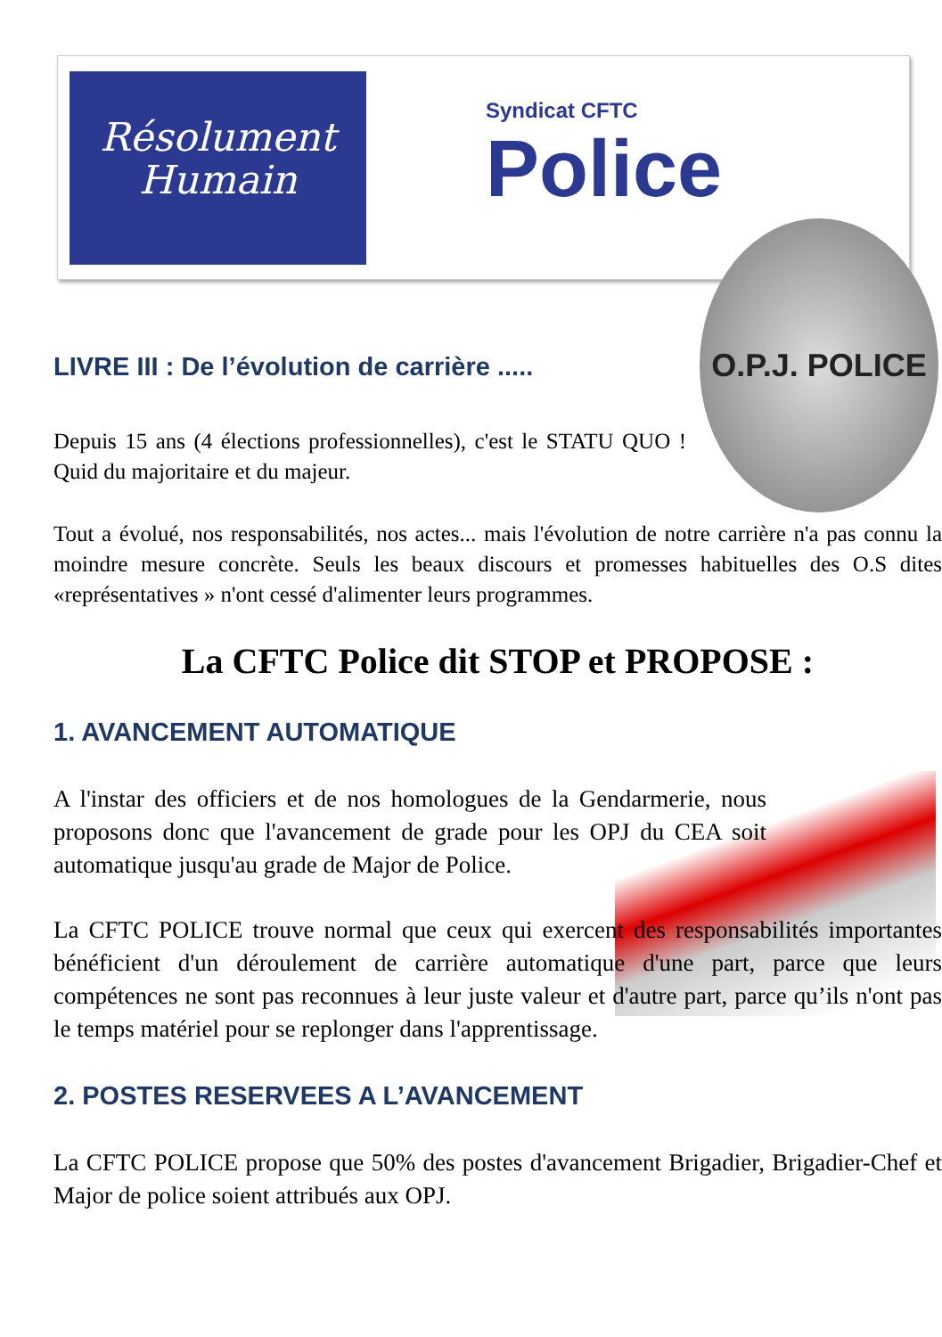Résolument
Humain
Syndicat CFTC
Police
O.P.J. POLICE
LIVRE III : De l’évolution de carrière .....
Depuis 15 ans (4 élections professionnelles), c'est le STATU QUO ! Quid du majoritaire et du majeur.
Tout a évolué, nos responsabilités, nos actes... mais l'évolution de notre carrière n'a pas connu la moindre mesure concrète. Seuls les beaux discours et promesses habituelles des O.S dites «représentatives » n'ont cessé d'alimenter leurs programmes.
La CFTC Police dit STOP et PROPOSE :
1. AVANCEMENT AUTOMATIQUE
A l'instar des officiers et de nos homologues de la Gendarmerie, nous proposons donc que l'avancement de grade pour les OPJ du CEA soit automatique jusqu'au grade de Major de Police.
La CFTC POLICE trouve normal que ceux qui exercent des responsabilités importantes bénéficient d'un déroulement de carrière automatique d'une part, parce que leurs compétences ne sont pas reconnues à leur juste valeur et d'autre part, parce qu’ils n'ont pas le temps matériel pour se replonger dans l'apprentissage.
2. POSTES RESERVEES A L’AVANCEMENT
La CFTC POLICE propose que 50% des postes d'avancement Brigadier, Brigadier-Chef et Major de police soient attribués aux OPJ.